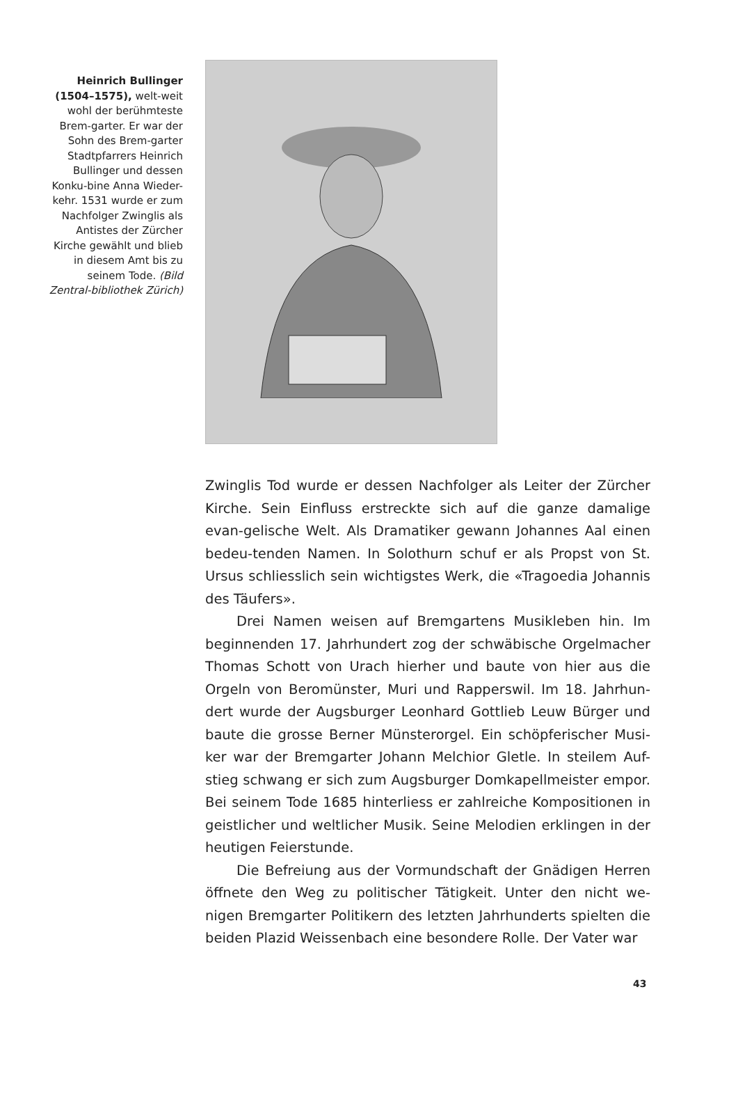Heinrich Bullinger (1504–1575), welt-weit wohl der berühmteste Brem-garter. Er war der Sohn des Brem-garter Stadtpfarrers Heinrich Bullinger und dessen Konku-bine Anna Wieder-kehr. 1531 wurde er zum Nachfolger Zwinglis als Antistes der Zürcher Kirche gewählt und blieb in diesem Amt bis zu seinem Tode. (Bild Zentral-bibliothek Zürich)
Zwinglis Tod wurde er dessen Nachfolger als Leiter der Zürcher Kirche. Sein Einfluss erstreckte sich auf die ganze damalige evan-gelische Welt. Als Dramatiker gewann Johannes Aal einen bedeu-tenden Namen. In Solothurn schuf er als Propst von St. Ursus schliesslich sein wichtigstes Werk, die «Tragoedia Johannis des Täufers».
Drei Namen weisen auf Bremgartens Musikleben hin. Im beginnenden 17. Jahrhundert zog der schwäbische Orgelmacher Thomas Schott von Urach hierher und baute von hier aus die Orgeln von Beromünster, Muri und Rapperswil. Im 18. Jahrhun-dert wurde der Augsburger Leonhard Gottlieb Leuw Bürger und baute die grosse Berner Münsterorgel. Ein schöpferischer Musi-ker war der Bremgarter Johann Melchior Gletle. In steilem Auf-stieg schwang er sich zum Augsburger Domkapellmeister empor. Bei seinem Tode 1685 hinterliess er zahlreiche Kompositionen in geistlicher und weltlicher Musik. Seine Melodien erklingen in der heutigen Feierstunde.
Die Befreiung aus der Vormundschaft der Gnädigen Herren öffnete den Weg zu politischer Tätigkeit. Unter den nicht we-nigen Bremgarter Politikern des letzten Jahrhunderts spielten die beiden Plazid Weissenbach eine besondere Rolle. Der Vater war
43